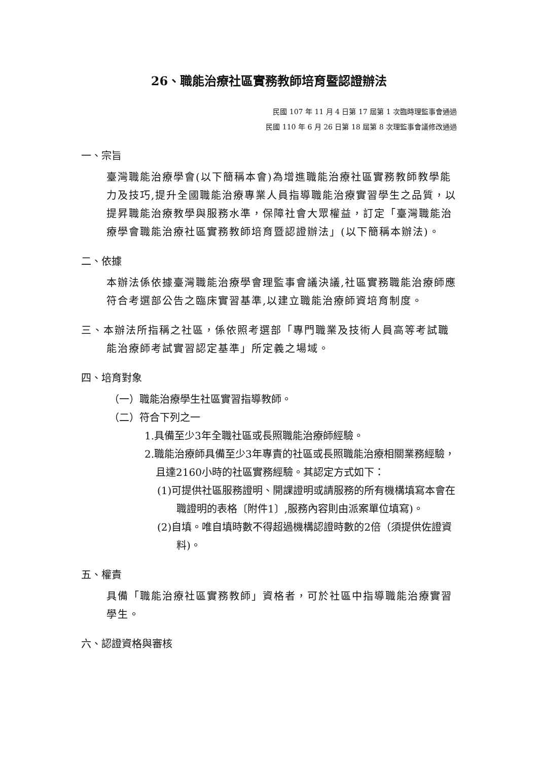26、職能治療社區實務教師培育暨認證辦法
民國 107 年 11 月 4 日第 17 屆第 1 次臨時理監事會通過
民國 110 年 6 月 26 日第 18 屆第 8 次理監事會議修改通過
一、宗旨
臺灣職能治療學會(以下簡稱本會)為增進職能治療社區實務教師教學能力及技巧,提升全國職能治療專業人員指導職能治療實習學生之品質，以提昇職能治療教學與服務水準，保障社會大眾權益，訂定「臺灣職能治療學會職能治療社區實務教師培育暨認證辦法」(以下簡稱本辦法)。
二、依據
本辦法係依據臺灣職能治療學會理監事會議決議,社區實務職能治療師應符合考選部公告之臨床實習基準,以建立職能治療師資培育制度。
三、本辦法所指稱之社區，係依照考選部「專門職業及技術人員高等考試職能治療師考試實習認定基準」所定義之場域。
四、培育對象
（一）職能治療學生社區實習指導教師。
（二）符合下列之一
1.具備至少3年全職社區或長照職能治療師經驗。
2.職能治療師具備至少3年專責的社區或長照職能治療相關業務經驗，且達2160小時的社區實務經驗。其認定方式如下：
(1)可提供社區服務證明、開課證明或請服務的所有機構填寫本會在職證明的表格〔附件1〕,服務內容則由派案單位填寫)。
(2)自填。唯自填時數不得超過機構認證時數的2倍（須提供佐證資料)。
五、權責
具備「職能治療社區實務教師」資格者，可於社區中指導職能治療實習學生。
六、認證資格與審核